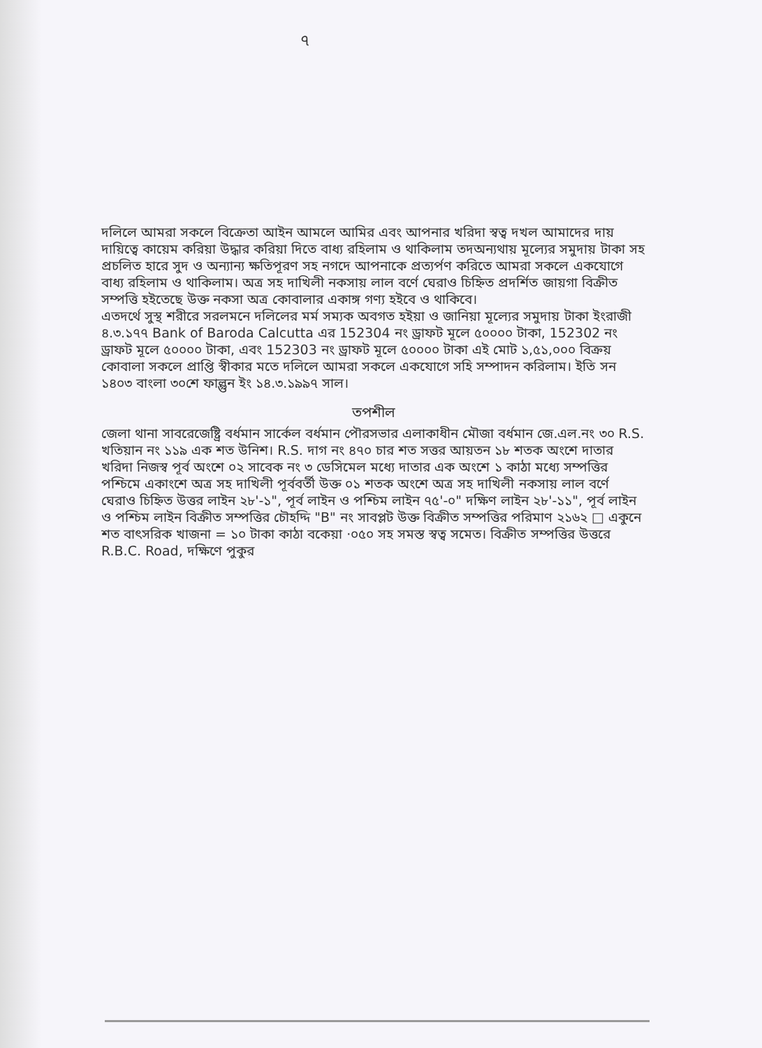৭
দলিলে আমরা সকলে বিক্রেতা আইন আমলে আমির এবং আপনার খরিদা স্বত্ব দখল আমাদের দায় দায়িত্বে কায়েম করিয়া উদ্ধার করিয়া দিতে বাধ্য রহিলাম ও থাকিলাম তদঅন্যথায় মূল্যের সমুদায় টাকা সহ প্রচলিত হারে সুদ ও অন্যান্য ক্ষতিপূরণ সহ নগদে আপনাকে প্রত্যর্পণ করিতে আমরা সকলে একযোগে বাধ্য রহিলাম ও থাকিলাম। অত্র সহ দাখিলী নকসায় লাল বর্ণে ঘেরাও চিহ্নিত প্রদর্শিত জায়গা বিক্রীত সম্পত্তি হইতেছে উক্ত নকসা অত্র কোবালার একাঙ্গ গণ্য হইবে ও থাকিবে।
এতদর্থে সুস্থ শরীরে সরলমনে দলিলের মর্ম সম্যক অবগত হইয়া ও জানিয়া মূল্যের সমুদায় টাকা ইংরাজী ৪.৩.১৭৭ Bank of Baroda Calcutta এর 152304 নং ড্রাফট মূলে ৫০০০০ টাকা, 152302 নং ড্রাফট মূলে ৫০০০০ টাকা, এবং 152303 নং ড্রাফট মূলে ৫০০০০ টাকা এই মোট ১,৫১,০০০ বিক্রয় কোবালা সকলে প্রাপ্তি স্বীকার মতে দলিলে আমরা সকলে একযোগে সহি সম্পাদন করিলাম। ইতি সন ১৪০৩ বাংলা ৩০শে ফাল্গুন ইং ১৪.৩.১৯৯৭ সাল।
তপশীল
জেলা থানা সাবরেজেষ্ট্রি বর্ধমান সার্কেল বর্ধমান পৌরসভার এলাকাধীন মৌজা বর্ধমান জে.এল.নং ৩০ R.S. খতিয়ান নং ১১৯ এক শত উনিশ। R.S. দাগ নং ৪৭০ চার শত সত্তর আয়তন ১৮ শতক অংশে দাতার খরিদা নিজস্ব পূর্ব অংশে ০২ সাবেক নং ৩ ডেসিমেল মধ্যে দাতার এক অংশে ১ কাঠা মধ্যে সম্পত্তির পশ্চিমে একাংশে অত্র সহ দাখিলী পূর্ববর্তী উক্ত ০১ শতক অংশে অত্র সহ দাখিলী নকসায় লাল বর্ণে ঘেরাও চিহ্নিত উত্তর লাইন ২৮'-১", পূর্ব লাইন ও পশ্চিম লাইন ৭৫'-০" দক্ষিণ লাইন ২৮'-১১", পূর্ব লাইন ও পশ্চিম লাইন বিক্রীত সম্পত্তির চৌহদ্দি "B" নং সাবপ্লট উক্ত বিক্রীত সম্পত্তির পরিমাণ ২১৬২ □ একুনে শত বাৎসরিক খাজনা = ১০ টাকা কাঠা বকেয়া ·০৫০ সহ সমস্ত স্বত্ব সমেত। বিক্রীত সম্পত্তির উত্তরে R.B.C. Road, দক্ষিণে পুকুর